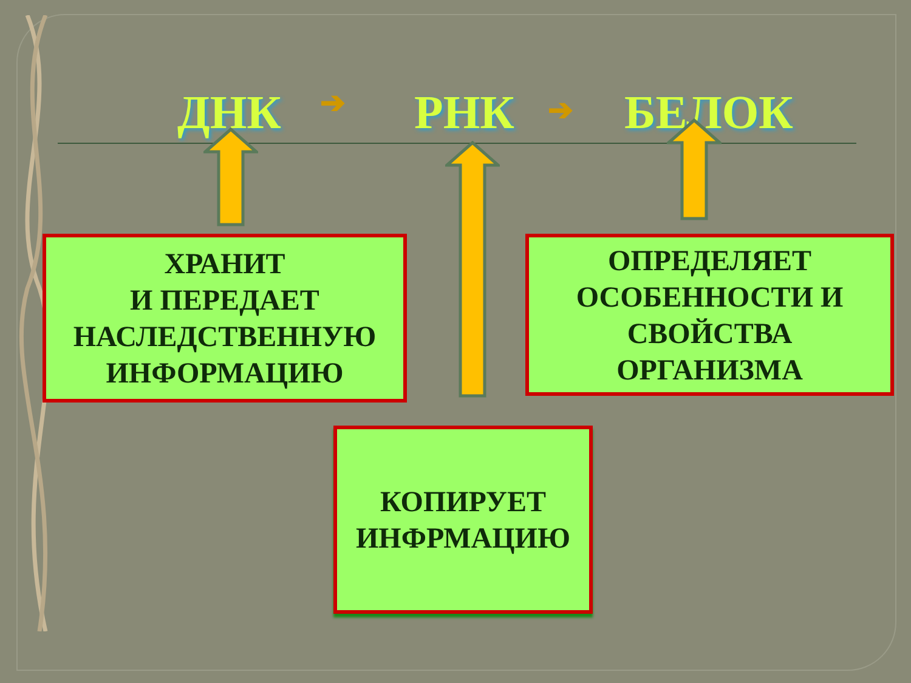ДНК ➔ РНК ➔ БЕЛОК
ХРАНИТ
И ПЕРЕДАЕТ
НАСЛЕДСТВЕННУЮ
ИНФОРМАЦИЮ
ОПРЕДЕЛЯЕТ
ОСОБЕННОСТИ И
СВОЙСТВА
ОРГАНИЗМА
КОПИРУЕТ
ИНФРМАЦИЮ